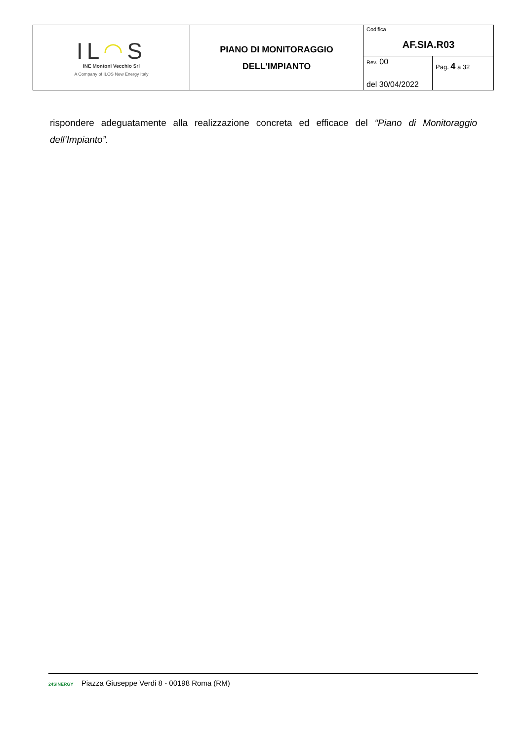| IL ◠ S INE Montoni Vecchio Srl A Company of ILOS New Energy Italy | PIANO DI MONITORAGGIO DELL’IMPIANTO | Codifica AF.SIA.R03 | |
| | | Rev. 00 del 30/04/2022 | Pag. 4 a 32 |
rispondere adeguatamente alla realizzazione concreta ed efficace del “Piano di Monitoraggio dell’Impianto”.
24SINERGY Piazza Giuseppe Verdi 8 - 00198 Roma (RM)